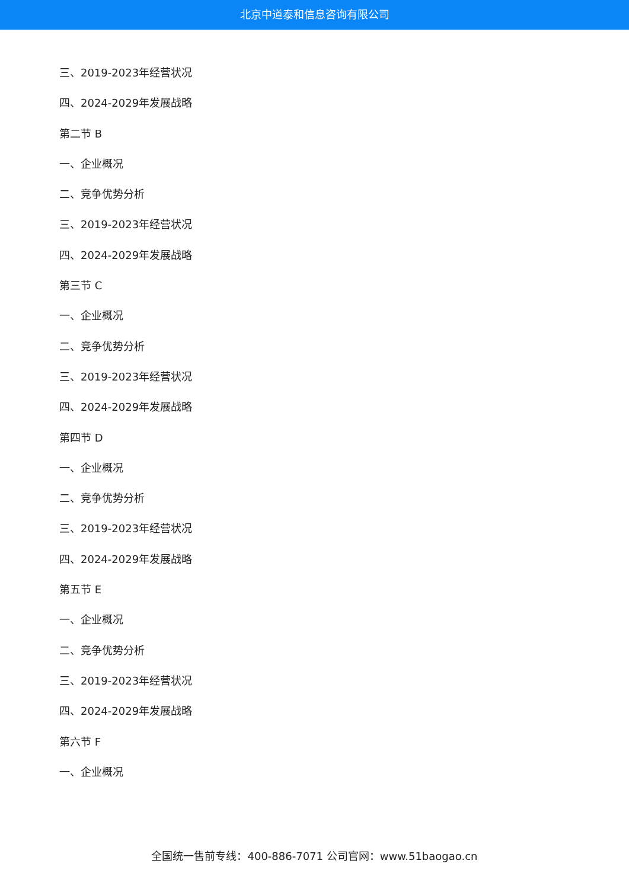北京中道泰和信息咨询有限公司
三、2019-2023年经营状况
四、2024-2029年发展战略
第二节 B
一、企业概况
二、竞争优势分析
三、2019-2023年经营状况
四、2024-2029年发展战略
第三节 C
一、企业概况
二、竞争优势分析
三、2019-2023年经营状况
四、2024-2029年发展战略
第四节 D
一、企业概况
二、竞争优势分析
三、2019-2023年经营状况
四、2024-2029年发展战略
第五节 E
一、企业概况
二、竞争优势分析
三、2019-2023年经营状况
四、2024-2029年发展战略
第六节 F
一、企业概况
全国统一售前专线：400-886-7071 公司官网：www.51baogao.cn